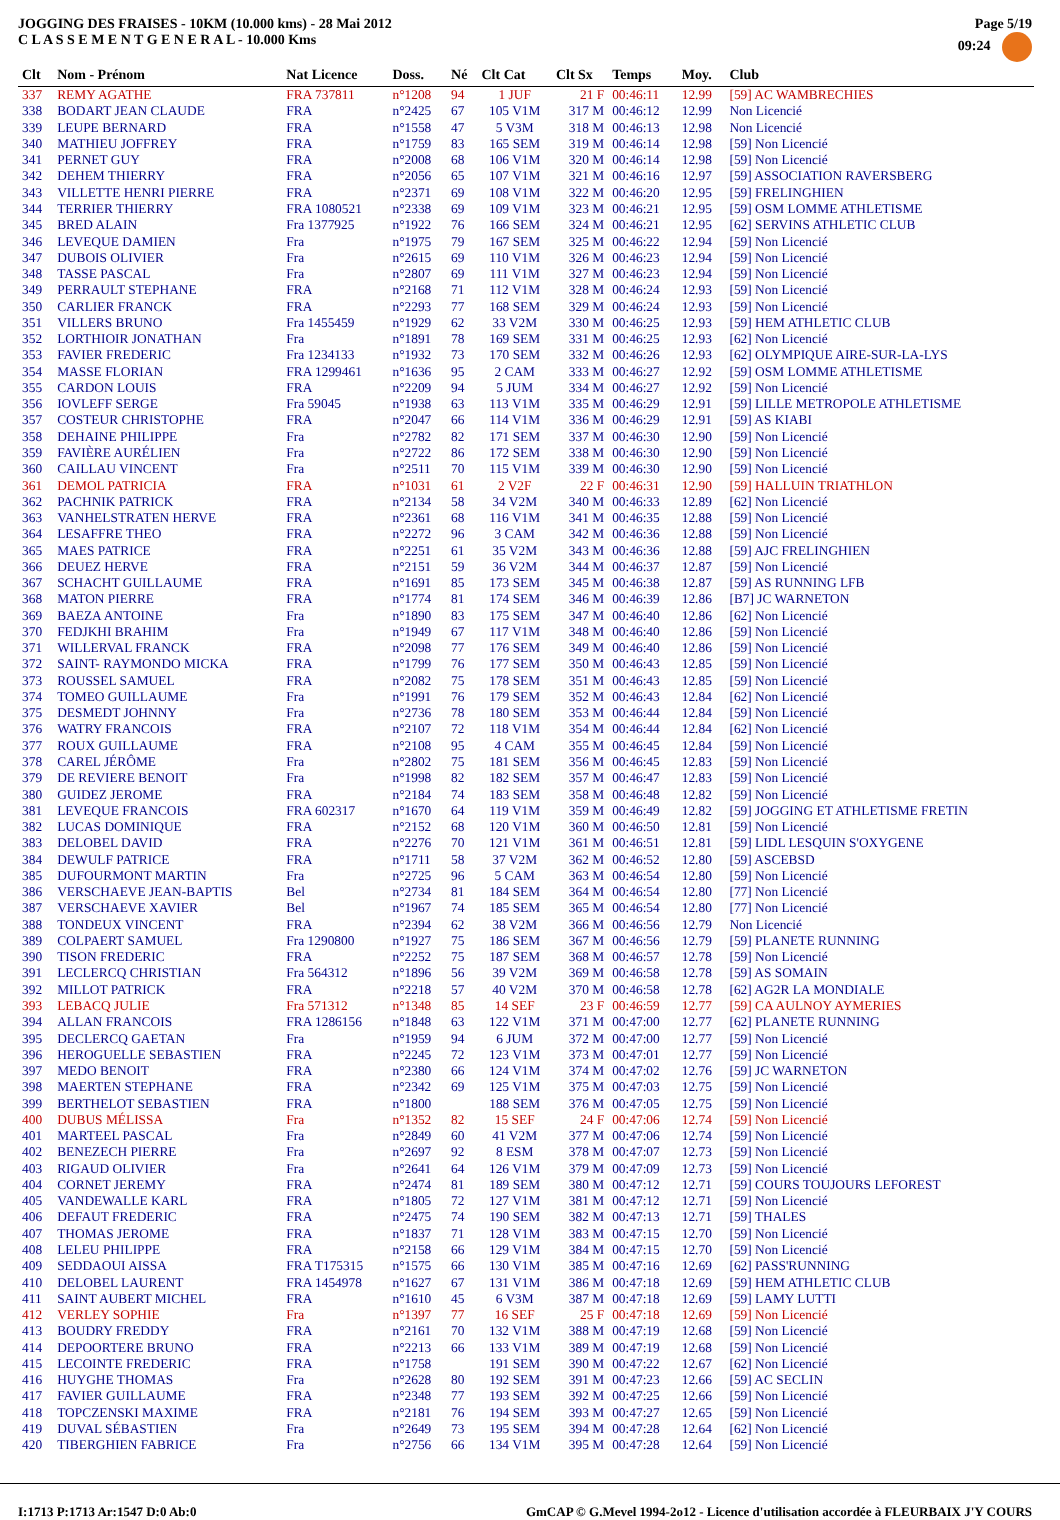JOGGING DES FRAISES - 10KM (10.000 kms) - 28 Mai 2012
C L A S S E M E N T G E N E R A L - 10.000 Kms
Page 5/19
09:24
| Clt | Nom - Prénom | Nat Licence | Doss. | Né | Clt Cat | Clt Sx | Temps | Moy. | Club |
| --- | --- | --- | --- | --- | --- | --- | --- | --- | --- |
| 337 | REMY AGATHE | FRA 737811 | n°1208 | 94 | 1 JUF | 21 F | 00:46:11 | 12.99 | [59] AC WAMBRECHIES |
| 338 | BODART JEAN CLAUDE | FRA | n°2425 | 67 | 105 V1M | 317 M | 00:46:12 | 12.99 | Non Licencié |
| 339 | LEUPE BERNARD | FRA | n°1558 | 47 | 5 V3M | 318 M | 00:46:13 | 12.98 | Non Licencié |
| 340 | MATHIEU JOFFREY | FRA | n°1759 | 83 | 165 SEM | 319 M | 00:46:14 | 12.98 | [59] Non Licencié |
| 341 | PERNET GUY | FRA | n°2008 | 68 | 106 V1M | 320 M | 00:46:14 | 12.98 | [59] Non Licencié |
| 342 | DEHEM THIERRY | FRA | n°2056 | 65 | 107 V1M | 321 M | 00:46:16 | 12.97 | [59] ASSOCIATION RAVERSBERG |
| 343 | VILLETTE HENRI PIERRE | FRA | n°2371 | 69 | 108 V1M | 322 M | 00:46:20 | 12.95 | [59] FRELINGHIEN |
| 344 | TERRIER THIERRY | FRA 1080521 | n°2338 | 69 | 109 V1M | 323 M | 00:46:21 | 12.95 | [59] OSM LOMME ATHLETISME |
| 345 | BRED ALAIN | Fra 1377925 | n°1922 | 76 | 166 SEM | 324 M | 00:46:21 | 12.95 | [62] SERVINS ATHLETIC CLUB |
| 346 | LEVEQUE DAMIEN | Fra | n°1975 | 79 | 167 SEM | 325 M | 00:46:22 | 12.94 | [59] Non Licencié |
| 347 | DUBOIS OLIVIER | Fra | n°2615 | 69 | 110 V1M | 326 M | 00:46:23 | 12.94 | [59] Non Licencié |
| 348 | TASSE PASCAL | Fra | n°2807 | 69 | 111 V1M | 327 M | 00:46:23 | 12.94 | [59] Non Licencié |
| 349 | PERRAULT STEPHANE | FRA | n°2168 | 71 | 112 V1M | 328 M | 00:46:24 | 12.93 | [59] Non Licencié |
| 350 | CARLIER FRANCK | FRA | n°2293 | 77 | 168 SEM | 329 M | 00:46:24 | 12.93 | [59] Non Licencié |
| 351 | VILLERS BRUNO | Fra 1455459 | n°1929 | 62 | 33 V2M | 330 M | 00:46:25 | 12.93 | [59] HEM ATHLETIC CLUB |
| 352 | LORTHIOIR JONATHAN | Fra | n°1891 | 78 | 169 SEM | 331 M | 00:46:25 | 12.93 | [62] Non Licencié |
| 353 | FAVIER FREDERIC | Fra 1234133 | n°1932 | 73 | 170 SEM | 332 M | 00:46:26 | 12.93 | [62] OLYMPIQUE AIRE-SUR-LA-LYS |
| 354 | MASSE FLORIAN | FRA 1299461 | n°1636 | 95 | 2 CAM | 333 M | 00:46:27 | 12.92 | [59] OSM LOMME ATHLETISME |
| 355 | CARDON LOUIS | FRA | n°2209 | 94 | 5 JUM | 334 M | 00:46:27 | 12.92 | [59] Non Licencié |
| 356 | IOVLEFF SERGE | Fra 59045 | n°1938 | 63 | 113 V1M | 335 M | 00:46:29 | 12.91 | [59] LILLE METROPOLE ATHLETISME |
| 357 | COSTEUR CHRISTOPHE | FRA | n°2047 | 66 | 114 V1M | 336 M | 00:46:29 | 12.91 | [59] AS KIABI |
| 358 | DEHAINE PHILIPPE | Fra | n°2782 | 82 | 171 SEM | 337 M | 00:46:30 | 12.90 | [59] Non Licencié |
| 359 | FAVIÈRE AURÉLIEN | Fra | n°2722 | 86 | 172 SEM | 338 M | 00:46:30 | 12.90 | [59] Non Licencié |
| 360 | CAILLAU VINCENT | Fra | n°2511 | 70 | 115 V1M | 339 M | 00:46:30 | 12.90 | [59] Non Licencié |
| 361 | DEMOL PATRICIA | FRA | n°1031 | 61 | 2 V2F | 22 F | 00:46:31 | 12.90 | [59] HALLUIN TRIATHLON |
| 362 | PACHNIK PATRICK | FRA | n°2134 | 58 | 34 V2M | 340 M | 00:46:33 | 12.89 | [62] Non Licencié |
| 363 | VANHELSTRATEN HERVE | FRA | n°2361 | 68 | 116 V1M | 341 M | 00:46:35 | 12.88 | [59] Non Licencié |
| 364 | LESAFFRE THEO | FRA | n°2272 | 96 | 3 CAM | 342 M | 00:46:36 | 12.88 | [59] Non Licencié |
| 365 | MAES PATRICE | FRA | n°2251 | 61 | 35 V2M | 343 M | 00:46:36 | 12.88 | [59] AJC FRELINGHIEN |
| 366 | DEUEZ HERVE | FRA | n°2151 | 59 | 36 V2M | 344 M | 00:46:37 | 12.87 | [59] Non Licencié |
| 367 | SCHACHT GUILLAUME | FRA | n°1691 | 85 | 173 SEM | 345 M | 00:46:38 | 12.87 | [59] AS RUNNING LFB |
| 368 | MATON PIERRE | FRA | n°1774 | 81 | 174 SEM | 346 M | 00:46:39 | 12.86 | [B7] JC WARNETON |
| 369 | BAEZA ANTOINE | Fra | n°1890 | 83 | 175 SEM | 347 M | 00:46:40 | 12.86 | [62] Non Licencié |
| 370 | FEDJKHI BRAHIM | Fra | n°1949 | 67 | 117 V1M | 348 M | 00:46:40 | 12.86 | [59] Non Licencié |
| 371 | WILLERVAL FRANCK | FRA | n°2098 | 77 | 176 SEM | 349 M | 00:46:40 | 12.86 | [59] Non Licencié |
| 372 | SAINT- RAYMONDO MICKA | FRA | n°1799 | 76 | 177 SEM | 350 M | 00:46:43 | 12.85 | [59] Non Licencié |
| 373 | ROUSSEL SAMUEL | FRA | n°2082 | 75 | 178 SEM | 351 M | 00:46:43 | 12.85 | [59] Non Licencié |
| 374 | TOMEO GUILLAUME | Fra | n°1991 | 76 | 179 SEM | 352 M | 00:46:43 | 12.84 | [62] Non Licencié |
| 375 | DESMEDT JOHNNY | Fra | n°2736 | 78 | 180 SEM | 353 M | 00:46:44 | 12.84 | [59] Non Licencié |
| 376 | WATRY FRANCOIS | FRA | n°2107 | 72 | 118 V1M | 354 M | 00:46:44 | 12.84 | [62] Non Licencié |
| 377 | ROUX GUILLAUME | FRA | n°2108 | 95 | 4 CAM | 355 M | 00:46:45 | 12.84 | [59] Non Licencié |
| 378 | CAREL JÉRÔME | Fra | n°2802 | 75 | 181 SEM | 356 M | 00:46:45 | 12.83 | [59] Non Licencié |
| 379 | DE REVIERE BENOIT | Fra | n°1998 | 82 | 182 SEM | 357 M | 00:46:47 | 12.83 | [59] Non Licencié |
| 380 | GUIDEZ JEROME | FRA | n°2184 | 74 | 183 SEM | 358 M | 00:46:48 | 12.82 | [59] Non Licencié |
| 381 | LEVEQUE FRANCOIS | FRA 602317 | n°1670 | 64 | 119 V1M | 359 M | 00:46:49 | 12.82 | [59] JOGGING ET ATHLETISME FRETIN |
| 382 | LUCAS DOMINIQUE | FRA | n°2152 | 68 | 120 V1M | 360 M | 00:46:50 | 12.81 | [59] Non Licencié |
| 383 | DELOBEL DAVID | FRA | n°2276 | 70 | 121 V1M | 361 M | 00:46:51 | 12.81 | [59] LIDL LESQUIN S'OXYGENE |
| 384 | DEWULF PATRICE | FRA | n°1711 | 58 | 37 V2M | 362 M | 00:46:52 | 12.80 | [59] ASCEBSD |
| 385 | DUFOURMONT MARTIN | Fra | n°2725 | 96 | 5 CAM | 363 M | 00:46:54 | 12.80 | [59] Non Licencié |
| 386 | VERSCHAEVE JEAN-BAPTIS | Bel | n°2734 | 81 | 184 SEM | 364 M | 00:46:54 | 12.80 | [77] Non Licencié |
| 387 | VERSCHAEVE XAVIER | Bel | n°1967 | 74 | 185 SEM | 365 M | 00:46:54 | 12.80 | [77] Non Licencié |
| 388 | TONDEUX VINCENT | FRA | n°2394 | 62 | 38 V2M | 366 M | 00:46:56 | 12.79 | Non Licencié |
| 389 | COLPAERT SAMUEL | Fra 1290800 | n°1927 | 75 | 186 SEM | 367 M | 00:46:56 | 12.79 | [59] PLANETE RUNNING |
| 390 | TISON FREDERIC | FRA | n°2252 | 75 | 187 SEM | 368 M | 00:46:57 | 12.78 | [59] Non Licencié |
| 391 | LECLERCQ CHRISTIAN | Fra 564312 | n°1896 | 56 | 39 V2M | 369 M | 00:46:58 | 12.78 | [59] AS SOMAIN |
| 392 | MILLOT PATRICK | FRA | n°2218 | 57 | 40 V2M | 370 M | 00:46:58 | 12.78 | [62] AG2R LA MONDIALE |
| 393 | LEBACQ JULIE | Fra 571312 | n°1348 | 85 | 14 SEF | 23 F | 00:46:59 | 12.77 | [59] CA AULNOY AYMERIES |
| 394 | ALLAN FRANCOIS | FRA 1286156 | n°1848 | 63 | 122 V1M | 371 M | 00:47:00 | 12.77 | [62] PLANETE RUNNING |
| 395 | DECLERCQ GAETAN | Fra | n°1959 | 94 | 6 JUM | 372 M | 00:47:00 | 12.77 | [59] Non Licencié |
| 396 | HEROGUELLE SEBASTIEN | FRA | n°2245 | 72 | 123 V1M | 373 M | 00:47:01 | 12.77 | [59] Non Licencié |
| 397 | MEDO BENOIT | FRA | n°2380 | 66 | 124 V1M | 374 M | 00:47:02 | 12.76 | [59] JC WARNETON |
| 398 | MAERTEN STEPHANE | FRA | n°2342 | 69 | 125 V1M | 375 M | 00:47:03 | 12.75 | [59] Non Licencié |
| 399 | BERTHELOT SEBASTIEN | FRA | n°1800 | | 188 SEM | 376 M | 00:47:05 | 12.75 | [59] Non Licencié |
| 400 | DUBUS MÉLISSA | Fra | n°1352 | 82 | 15 SEF | 24 F | 00:47:06 | 12.74 | [59] Non Licencié |
| 401 | MARTEEL PASCAL | Fra | n°2849 | 60 | 41 V2M | 377 M | 00:47:06 | 12.74 | [59] Non Licencié |
| 402 | BENEZECH PIERRE | Fra | n°2697 | 92 | 8 ESM | 378 M | 00:47:07 | 12.73 | [59] Non Licencié |
| 403 | RIGAUD OLIVIER | Fra | n°2641 | 64 | 126 V1M | 379 M | 00:47:09 | 12.73 | [59] Non Licencié |
| 404 | CORNET JEREMY | FRA | n°2474 | 81 | 189 SEM | 380 M | 00:47:12 | 12.71 | [59] COURS TOUJOURS LEFOREST |
| 405 | VANDEWALLE KARL | FRA | n°1805 | 72 | 127 V1M | 381 M | 00:47:12 | 12.71 | [59] Non Licencié |
| 406 | DEFAUT FREDERIC | FRA | n°2475 | 74 | 190 SEM | 382 M | 00:47:13 | 12.71 | [59] THALES |
| 407 | THOMAS JEROME | FRA | n°1837 | 71 | 128 V1M | 383 M | 00:47:15 | 12.70 | [59] Non Licencié |
| 408 | LELEU PHILIPPE | FRA | n°2158 | 66 | 129 V1M | 384 M | 00:47:15 | 12.70 | [59] Non Licencié |
| 409 | SEDDAOUI AISSA | FRA T175315 | n°1575 | 66 | 130 V1M | 385 M | 00:47:16 | 12.69 | [62] PASS'RUNNING |
| 410 | DELOBEL LAURENT | FRA 1454978 | n°1627 | 67 | 131 V1M | 386 M | 00:47:18 | 12.69 | [59] HEM ATHLETIC CLUB |
| 411 | SAINT AUBERT MICHEL | FRA | n°1610 | 45 | 6 V3M | 387 M | 00:47:18 | 12.69 | [59] LAMY LUTTI |
| 412 | VERLEY SOPHIE | Fra | n°1397 | 77 | 16 SEF | 25 F | 00:47:18 | 12.69 | [59] Non Licencié |
| 413 | BOUDRY FREDDY | FRA | n°2161 | 70 | 132 V1M | 388 M | 00:47:19 | 12.68 | [59] Non Licencié |
| 414 | DEPOORTERE BRUNO | FRA | n°2213 | 66 | 133 V1M | 389 M | 00:47:19 | 12.68 | [59] Non Licencié |
| 415 | LECOINTE FREDERIC | FRA | n°1758 | | 191 SEM | 390 M | 00:47:22 | 12.67 | [62] Non Licencié |
| 416 | HUYGHE THOMAS | Fra | n°2628 | 80 | 192 SEM | 391 M | 00:47:23 | 12.66 | [59] AC SECLIN |
| 417 | FAVIER GUILLAUME | FRA | n°2348 | 77 | 193 SEM | 392 M | 00:47:25 | 12.66 | [59] Non Licencié |
| 418 | TOPCZENSKI MAXIME | FRA | n°2181 | 76 | 194 SEM | 393 M | 00:47:27 | 12.65 | [59] Non Licencié |
| 419 | DUVAL SÉBASTIEN | Fra | n°2649 | 73 | 195 SEM | 394 M | 00:47:28 | 12.64 | [62] Non Licencié |
| 420 | TIBERGHIEN FABRICE | Fra | n°2756 | 66 | 134 V1M | 395 M | 00:47:28 | 12.64 | [59] Non Licencié |
I:1713 P:1713 Ar:1547 D:0 Ab:0 GmCAP © G.Mevel 1994-2o12 - Licence d'utilisation accordée à FLEURBAIX J'Y COURS